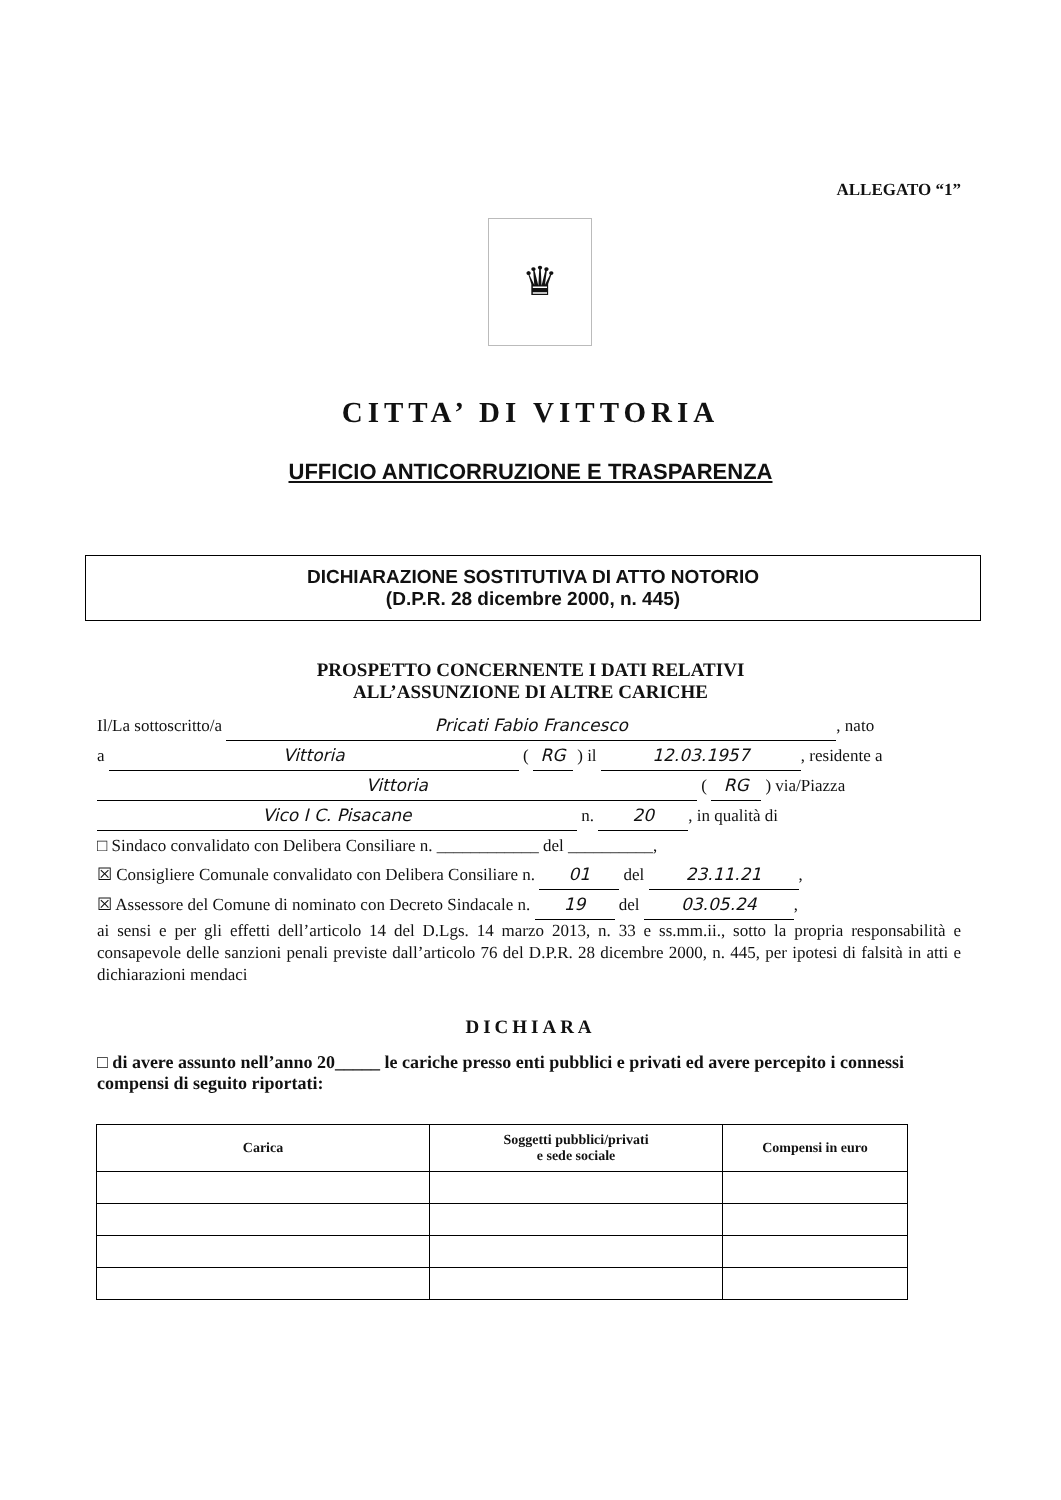ALLEGATO “1”
♛
CITTA’ DI VITTORIA
UFFICIO ANTICORRUZIONE E TRASPARENZA
DICHIARAZIONE SOSTITUTIVA DI ATTO NOTORIO
(D.P.R. 28 dicembre 2000, n. 445)
PROSPETTO CONCERNENTE I DATI RELATIVI
ALL’ASSUNZIONE DI ALTRE CARICHE
Il/La sottoscritto/a Pricati Fabio Francesco, nato
a Vittoria ( RG ) il 12.03.1957, residente a
Vittoria ( RG ) via/Piazza
Vico I C. Pisacane n. 20, in qualità di
□ Sindaco convalidato con Delibera Consiliare n. ____________ del __________,
☒ Consigliere Comunale convalidato con Delibera Consiliare n. 01 del 23.11.21,
☒ Assessore del Comune di nominato con Decreto Sindacale n. 19 del 03.05.24,
ai sensi e per gli effetti dell’articolo 14 del D.Lgs. 14 marzo 2013, n. 33 e ss.mm.ii., sotto la propria responsabilità e consapevole delle sanzioni penali previste dall’articolo 76 del D.P.R. 28 dicembre 2000, n. 445, per ipotesi di falsità in atti e dichiarazioni mendaci
DICHIARA
□ di avere assunto nell’anno 20_____ le cariche presso enti pubblici e privati ed avere percepito i connessi compensi di seguito riportati:
| Carica | Soggetti pubblici/privati e sede sociale | Compensi in euro |
| --- | --- | --- |